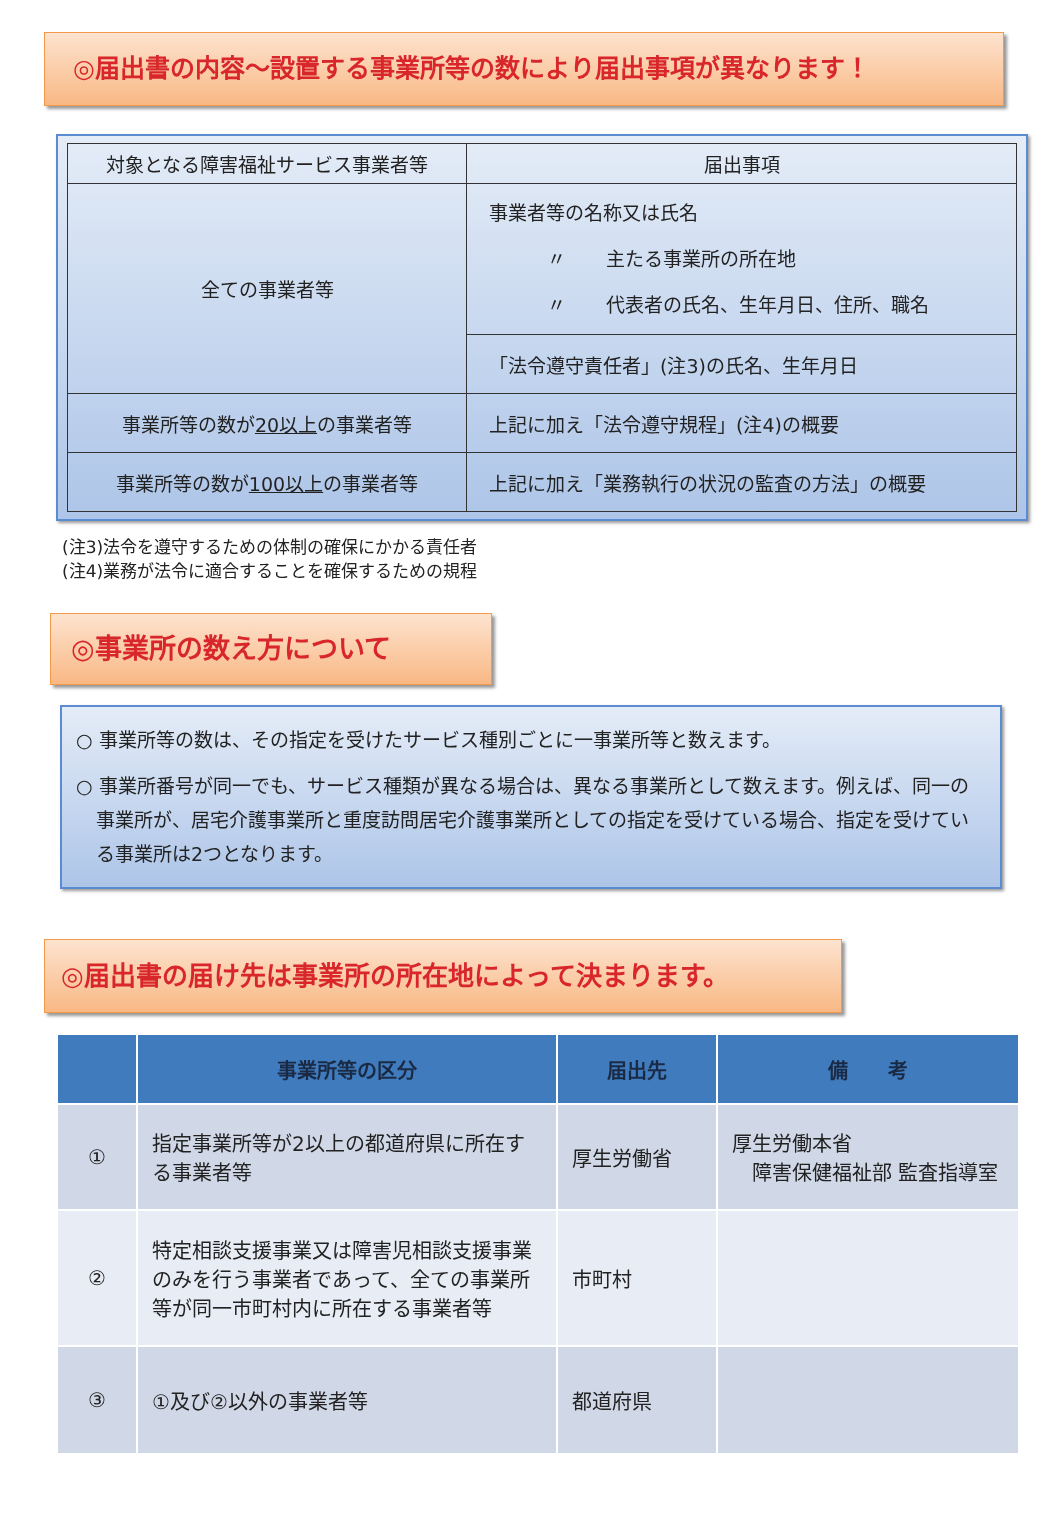◎届出書の内容～設置する事業所等の数により届出事項が異なります！
| 対象となる障害福祉サービス事業者等 | 届出事項 |
| 全ての事業者等 | 事業者等の名称又は氏名 〃 主たる事業所の所在地 〃 代表者の氏名、生年月日、住所、職名 |
| | 「法令遵守責任者」(注3)の氏名、生年月日 |
| 事業所等の数が 20以上 の事業者等 | 上記に加え「法令遵守規程」(注4)の概要 |
| 事業所等の数が 100以上 の事業者等 | 上記に加え「業務執行の状況の監査の方法」の概要 |
(注3)法令を遵守するための体制の確保にかかる責任者
(注4)業務が法令に適合することを確保するための規程
◎事業所の数え方について
○ 事業所等の数は、その指定を受けたサービス種別ごとに一事業所等と数えます。
○ 事業所番号が同一でも、サービス種類が異なる場合は、異なる事業所として数えます。例えば、同一の事業所が、居宅介護事業所と重度訪問居宅介護事業所としての指定を受けている場合、指定を受けている事業所は2つとなります。
◎届出書の届け先は事業所の所在地によって決まります。
| | 事業所等の区分 | 届出先 | 備 考 |
| ① | 指定事業所等が2以上の都道府県に所在する事業者等 | 厚生労働省 | 厚生労働本省 障害保健福祉部 監査指導室 |
| ② | 特定相談支援事業又は障害児相談支援事業のみを行う事業者であって、全ての事業所等が同一市町村内に所在する事業者等 | 市町村 | |
| ③ | ①及び②以外の事業者等 | 都道府県 | |